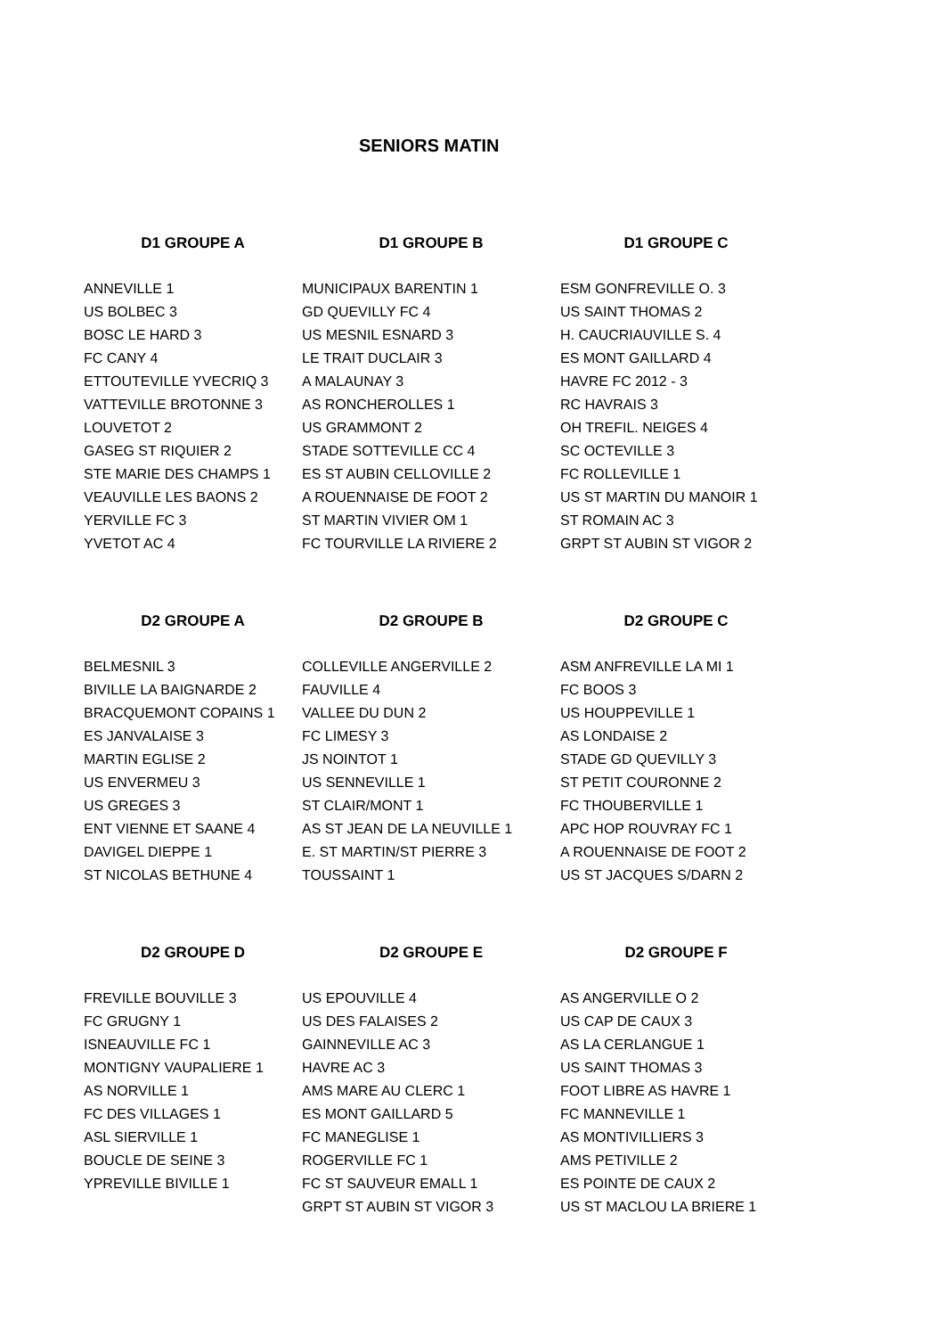SENIORS MATIN
| D1 GROUPE A | D1 GROUPE B | D1 GROUPE C |
| --- | --- | --- |
| ANNEVILLE 1 | MUNICIPAUX BARENTIN 1 | ESM GONFREVILLE O. 3 |
| US BOLBEC 3 | GD QUEVILLY FC 4 | US SAINT THOMAS 2 |
| BOSC LE HARD 3 | US MESNIL ESNARD 3 | H. CAUCRIAUVILLE S. 4 |
| FC CANY 4 | LE TRAIT DUCLAIR 3 | ES MONT GAILLARD 4 |
| ETTOUTEVILLE YVECRIQ 3 | A MALAUNAY 3 | HAVRE FC 2012 - 3 |
| VATTEVILLE BROTONNE 3 | AS RONCHEROLLES 1 | RC HAVRAIS 3 |
| LOUVETOT 2 | US GRAMMONT 2 | OH TREFIL. NEIGES 4 |
| GASEG ST RIQUIER 2 | STADE SOTTEVILLE CC 4 | SC OCTEVILLE 3 |
| STE MARIE DES CHAMPS 1 | ES ST AUBIN CELLOVILLE 2 | FC ROLLEVILLE 1 |
| VEAUVILLE LES BAONS 2 | A ROUENNAISE DE FOOT 2 | US ST MARTIN DU MANOIR 1 |
| YERVILLE FC 3 | ST MARTIN VIVIER OM 1 | ST ROMAIN AC 3 |
| YVETOT AC 4 | FC TOURVILLE LA RIVIERE 2 | GRPT ST AUBIN ST VIGOR 2 |
| D2 GROUPE A | D2 GROUPE B | D2 GROUPE C |
| --- | --- | --- |
| BELMESNIL 3 | COLLEVILLE ANGERVILLE 2 | ASM ANFREVILLE LA MI 1 |
| BIVILLE LA BAIGNARDE 2 | FAUVILLE 4 | FC BOOS 3 |
| BRACQUEMONT COPAINS 1 | VALLEE DU DUN 2 | US HOUPPEVILLE 1 |
| ES JANVALAISE 3 | FC LIMESY 3 | AS LONDAISE 2 |
| MARTIN EGLISE 2 | JS NOINTOT 1 | STADE GD QUEVILLY 3 |
| US ENVERMEU 3 | US SENNEVILLE 1 | ST PETIT COURONNE 2 |
| US GREGES 3 | ST CLAIR/MONT 1 | FC THOUBERVILLE 1 |
| ENT VIENNE ET SAANE 4 | AS ST JEAN DE LA NEUVILLE 1 | APC HOP ROUVRAY FC 1 |
| DAVIGEL DIEPPE 1 | E. ST MARTIN/ST PIERRE 3 | A ROUENNAISE DE FOOT 2 |
| ST NICOLAS BETHUNE 4 | TOUSSAINT 1 | US ST JACQUES S/DARN 2 |
| D2 GROUPE D | D2 GROUPE E | D2 GROUPE F |
| --- | --- | --- |
| FREVILLE BOUVILLE 3 | US EPOUVILLE 4 | AS ANGERVILLE O 2 |
| FC GRUGNY 1 | US DES FALAISES 2 | US CAP DE CAUX 3 |
| ISNEAUVILLE FC 1 | GAINNEVILLE AC 3 | AS LA CERLANGUE 1 |
| MONTIGNY VAUPALIERE 1 | HAVRE AC 3 | US SAINT THOMAS 3 |
| AS NORVILLE 1 | AMS MARE AU CLERC 1 | FOOT LIBRE AS HAVRE 1 |
| FC DES VILLAGES 1 | ES MONT GAILLARD 5 | FC MANNEVILLE 1 |
| ASL SIERVILLE 1 | FC MANEGLISE 1 | AS MONTIVILLIERS 3 |
| BOUCLE DE SEINE 3 | ROGERVILLE FC 1 | AMS PETIVILLE 2 |
| YPREVILLE BIVILLE 1 | FC ST SAUVEUR EMALL 1 | ES POINTE DE CAUX 2 |
| | GRPT ST AUBIN ST VIGOR 3 | US ST MACLOU LA BRIERE 1 |